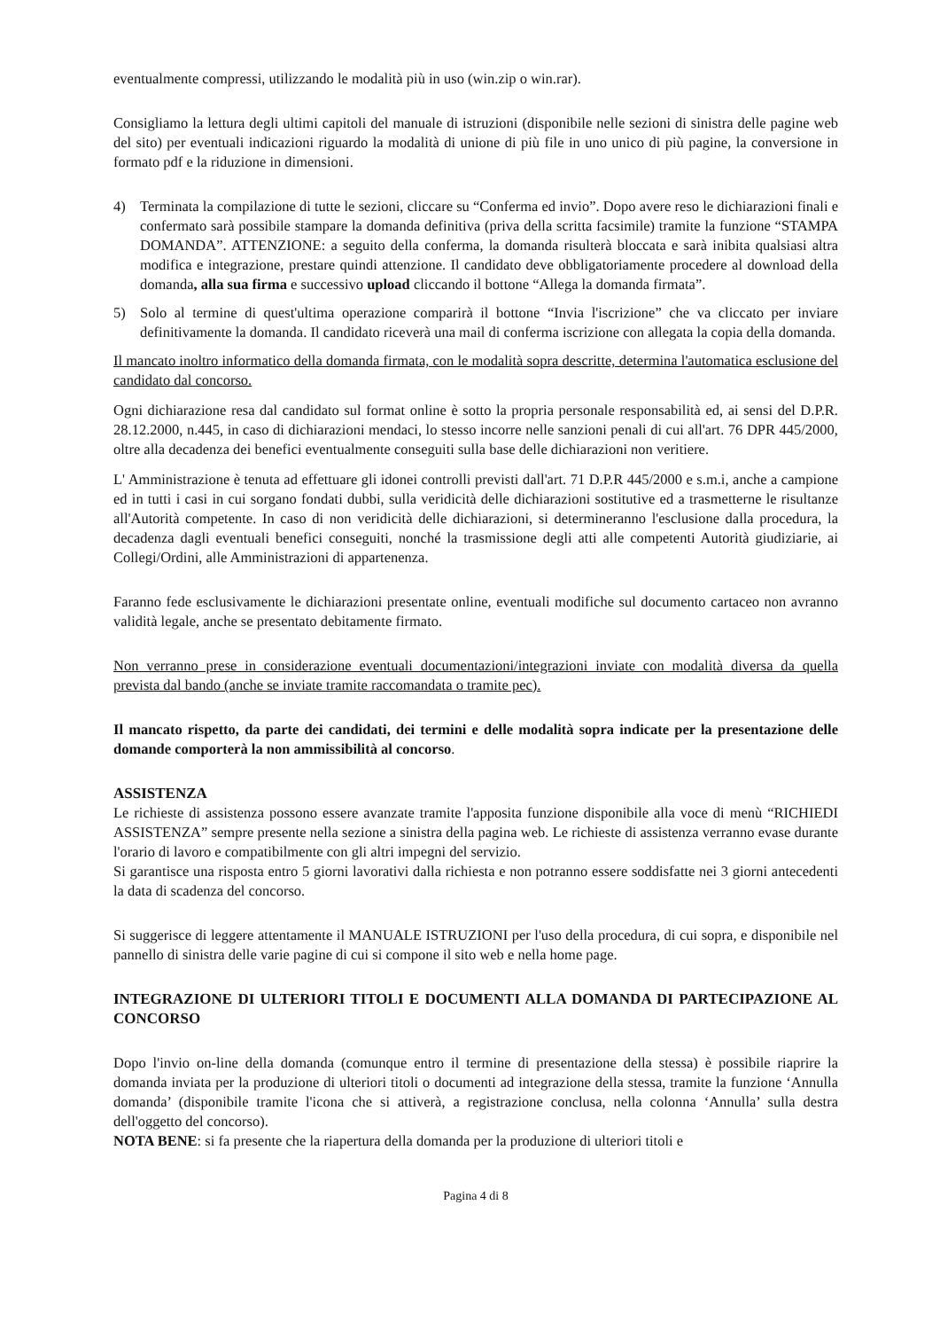eventualmente compressi, utilizzando le modalità più in uso (win.zip o win.rar).
Consigliamo la lettura degli ultimi capitoli del manuale di istruzioni (disponibile nelle sezioni di sinistra delle pagine web del sito) per eventuali indicazioni riguardo la modalità di unione di più file in uno unico di più pagine, la conversione in formato pdf e la riduzione in dimensioni.
4) Terminata la compilazione di tutte le sezioni, cliccare su “Conferma ed invio”. Dopo avere reso le dichiarazioni finali e confermato sarà possibile stampare la domanda definitiva (priva della scritta facsimile) tramite la funzione “STAMPA DOMANDA”. ATTENZIONE: a seguito della conferma, la domanda risulterà bloccata e sarà inibita qualsiasi altra modifica e integrazione, prestare quindi attenzione. Il candidato deve obbligatoriamente procedere al download della domanda, alla sua firma e successivo upload cliccando il bottone “Allega la domanda firmata”.
5) Solo al termine di quest'ultima operazione comparirà il bottone “Invia l'iscrizione” che va cliccato per inviare definitivamente la domanda. Il candidato riceverà una mail di conferma iscrizione con allegata la copia della domanda.
Il mancato inoltro informatico della domanda firmata, con le modalità sopra descritte, determina l'automatica esclusione del candidato dal concorso.
Ogni dichiarazione resa dal candidato sul format online è sotto la propria personale responsabilità ed, ai sensi del D.P.R. 28.12.2000, n.445, in caso di dichiarazioni mendaci, lo stesso incorre nelle sanzioni penali di cui all'art. 76 DPR 445/2000, oltre alla decadenza dei benefici eventualmente conseguiti sulla base delle dichiarazioni non veritiere.
L' Amministrazione è tenuta ad effettuare gli idonei controlli previsti dall'art. 71 D.P.R 445/2000 e s.m.i, anche a campione ed in tutti i casi in cui sorgano fondati dubbi, sulla veridicità delle dichiarazioni sostitutive ed a trasmetterne le risultanze all'Autorità competente. In caso di non veridicità delle dichiarazioni, si determineranno l'esclusione dalla procedura, la decadenza dagli eventuali benefici conseguiti, nonché la trasmissione degli atti alle competenti Autorità giudiziarie, ai Collegi/Ordini, alle Amministrazioni di appartenenza.
Faranno fede esclusivamente le dichiarazioni presentate online, eventuali modifiche sul documento cartaceo non avranno validità legale, anche se presentato debitamente firmato.
Non verranno prese in considerazione eventuali documentazioni/integrazioni inviate con modalità diversa da quella prevista dal bando (anche se inviate tramite raccomandata o tramite pec).
Il mancato rispetto, da parte dei candidati, dei termini e delle modalità sopra indicate per la presentazione delle domande comporterà la non ammissibilità al concorso.
ASSISTENZA
Le richieste di assistenza possono essere avanzate tramite l'apposita funzione disponibile alla voce di menù “RICHIEDI ASSISTENZA” sempre presente nella sezione a sinistra della pagina web. Le richieste di assistenza verranno evase durante l'orario di lavoro e compatibilmente con gli altri impegni del servizio.
Si garantisce una risposta entro 5 giorni lavorativi dalla richiesta e non potranno essere soddisfatte nei 3 giorni antecedenti la data di scadenza del concorso.
Si suggerisce di leggere attentamente il MANUALE ISTRUZIONI per l'uso della procedura, di cui sopra, e disponibile nel pannello di sinistra delle varie pagine di cui si compone il sito web e nella home page.
INTEGRAZIONE DI ULTERIORI TITOLI E DOCUMENTI ALLA DOMANDA DI PARTECIPAZIONE AL CONCORSO
Dopo l'invio on-line della domanda (comunque entro il termine di presentazione della stessa) è possibile riaprire la domanda inviata per la produzione di ulteriori titoli o documenti ad integrazione della stessa, tramite la funzione ‘Annulla domanda’ (disponibile tramite l'icona che si attiverà, a registrazione conclusa, nella colonna ‘Annulla’ sulla destra dell'oggetto del concorso).
NOTA BENE: si fa presente che la riapertura della domanda per la produzione di ulteriori titoli e
Pagina 4 di 8